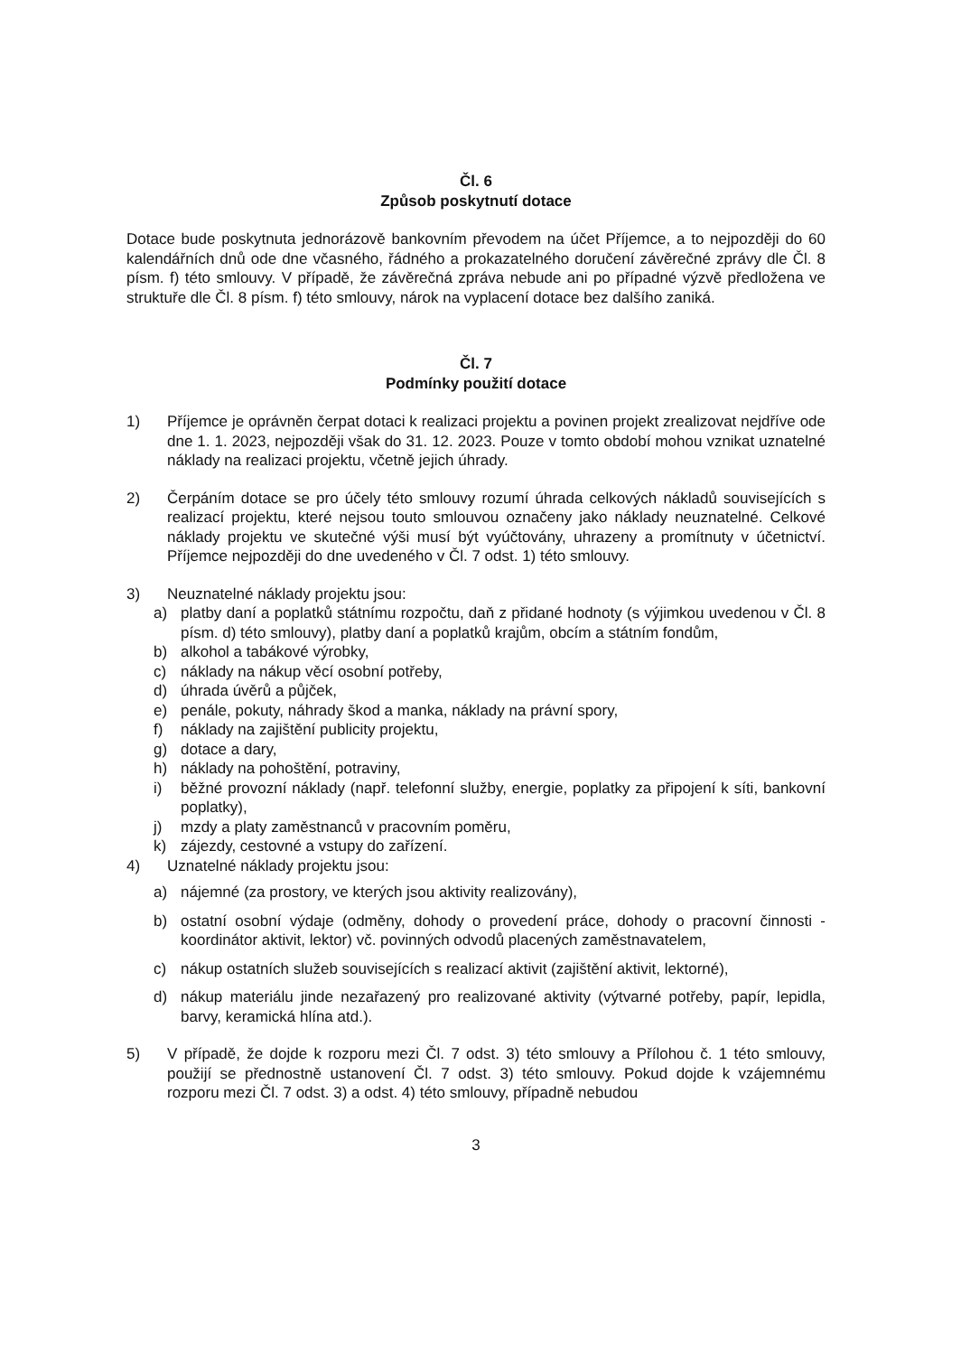Čl. 6
Způsob poskytnutí dotace
Dotace bude poskytnuta jednorázově bankovním převodem na účet Příjemce, a to nejpozději do 60 kalendářních dnů ode dne včasného, řádného a prokazatelného doručení závěrečné zprávy dle Čl. 8 písm. f) této smlouvy. V případě, že závěrečná zpráva nebude ani po případné výzvě předložena ve struktuře dle Čl. 8 písm. f) této smlouvy, nárok na vyplacení dotace bez dalšího zaniká.
Čl. 7
Podmínky použití dotace
1) Příjemce je oprávněn čerpat dotaci k realizaci projektu a povinen projekt zrealizovat nejdříve ode dne 1. 1. 2023, nejpozději však do 31. 12. 2023. Pouze v tomto období mohou vznikat uznatelné náklady na realizaci projektu, včetně jejich úhrady.
2) Čerpáním dotace se pro účely této smlouvy rozumí úhrada celkových nákladů souvisejících s realizací projektu, které nejsou touto smlouvou označeny jako náklady neuznatelné. Celkové náklady projektu ve skutečné výši musí být vyúčtovány, uhrazeny a promítnuty v účetnictví. Příjemce nejpozději do dne uvedeného v Čl. 7 odst. 1) této smlouvy.
3) Neuznatelné náklady projektu jsou:
a) platby daní a poplatků státnímu rozpočtu, daň z přidané hodnoty (s výjimkou uvedenou v Čl. 8 písm. d) této smlouvy), platby daní a poplatků krajům, obcím a státním fondům,
b) alkohol a tabákové výrobky,
c) náklady na nákup věcí osobní potřeby,
d) úhrada úvěrů a půjček,
e) penále, pokuty, náhrady škod a manka, náklady na právní spory,
f) náklady na zajištění publicity projektu,
g) dotace a dary,
h) náklady na pohoštění, potraviny,
i) běžné provozní náklady (např. telefonní služby, energie, poplatky za připojení k síti, bankovní poplatky),
j) mzdy a platy zaměstnanců v pracovním poměru,
k) zájezdy, cestovné a vstupy do zařízení.
4) Uznatelné náklady projektu jsou:
a) nájemné (za prostory, ve kterých jsou aktivity realizovány),
b) ostatní osobní výdaje (odměny, dohody o provedení práce, dohody o pracovní činnosti - koordinátor aktivit, lektor) vč. povinných odvodů placených zaměstnavatelem,
c) nákup ostatních služeb souvisejících s realizací aktivit (zajištění aktivit, lektorné),
d) nákup materiálu jinde nezařazený pro realizované aktivity (výtvarné potřeby, papír, lepidla, barvy, keramická hlína atd.).
5) V případě, že dojde k rozporu mezi Čl. 7 odst. 3) této smlouvy a Přílohou č. 1 této smlouvy, použijí se přednostně ustanovení Čl. 7 odst. 3) této smlouvy. Pokud dojde k vzájemnému rozporu mezi Čl. 7 odst. 3) a odst. 4) této smlouvy, případně nebudou
3